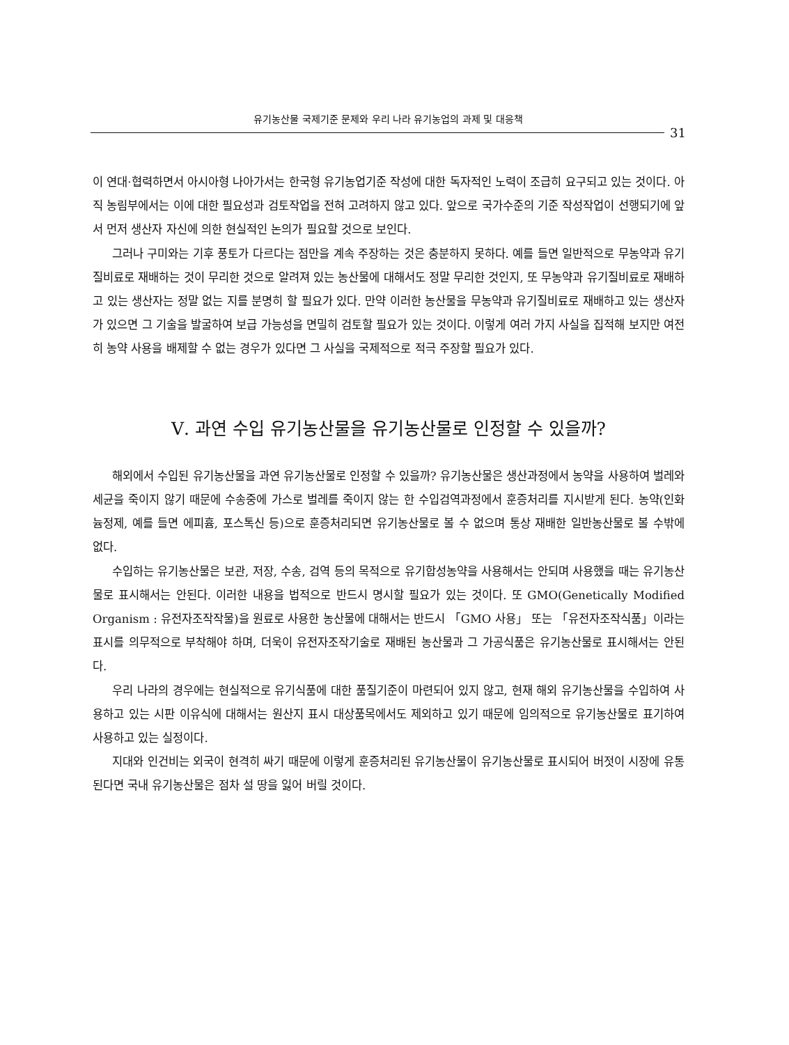유기농산물 국제기준 문제와 우리 나라 유기농업의 과제 및 대응책
31
이 연대·협력하면서 아시아형 나아가서는 한국형 유기농업기준 작성에 대한 독자적인 노력이 조급히 요구되고 있는 것이다. 아직 농림부에서는 이에 대한 필요성과 검토작업을 전혀 고려하지 않고 있다. 앞으로 국가수준의 기준 작성작업이 선행되기에 앞서 먼저 생산자 자신에 의한 현실적인 논의가 필요할 것으로 보인다.
그러나 구미와는 기후 풍토가 다르다는 점만을 계속 주장하는 것은 충분하지 못하다. 예를 들면 일반적으로 무농약과 유기질비료로 재배하는 것이 무리한 것으로 알려져 있는 농산물에 대해서도 정말 무리한 것인지, 또 무농약과 유기질비료로 재배하고 있는 생산자는 정말 없는 지를 분명히 할 필요가 있다. 만약 이러한 농산물을 무농약과 유기질비료로 재배하고 있는 생산자가 있으면 그 기술을 발굴하여 보급 가능성을 면밀히 검토할 필요가 있는 것이다. 이렇게 여러 가지 사실을 집적해 보지만 여전히 농약 사용을 배제할 수 없는 경우가 있다면 그 사실을 국제적으로 적극 주장할 필요가 있다.
Ⅴ. 과연 수입 유기농산물을 유기농산물로 인정할 수 있을까?
해외에서 수입된 유기농산물을 과연 유기농산물로 인정할 수 있을까? 유기농산물은 생산과정에서 농약을 사용하여 벌레와 세균을 죽이지 않기 때문에 수송중에 가스로 벌레를 죽이지 않는 한 수입검역과정에서 훈증처리를 지시받게 된다. 농약(인화늄정제, 예를 들면 에피흄, 포스톡신 등)으로 훈증처리되면 유기농산물로 볼 수 없으며 통상 재배한 일반농산물로 볼 수밖에 없다.
수입하는 유기농산물은 보관, 저장, 수송, 검역 등의 목적으로 유기합성농약을 사용해서는 안되며 사용했을 때는 유기농산물로 표시해서는 안된다. 이러한 내용을 법적으로 반드시 명시할 필요가 있는 것이다. 또 GMO(Genetically Modified Organism : 유전자조작작물)을 원료로 사용한 농산물에 대해서는 반드시 「GMO 사용」 또는 「유전자조작식품」이라는 표시를 의무적으로 부착해야 하며, 더욱이 유전자조작기술로 재배된 농산물과 그 가공식품은 유기농산물로 표시해서는 안된다.
우리 나라의 경우에는 현실적으로 유기식품에 대한 품질기준이 마련되어 있지 않고, 현재 해외 유기농산물을 수입하여 사용하고 있는 시판 이유식에 대해서는 원산지 표시 대상품목에서도 제외하고 있기 때문에 임의적으로 유기농산물로 표기하여 사용하고 있는 실정이다.
지대와 인건비는 외국이 현격히 싸기 때문에 이렇게 훈증처리된 유기농산물이 유기농산물로 표시되어 버젓이 시장에 유통된다면 국내 유기농산물은 점차 설 땅을 잃어 버릴 것이다.